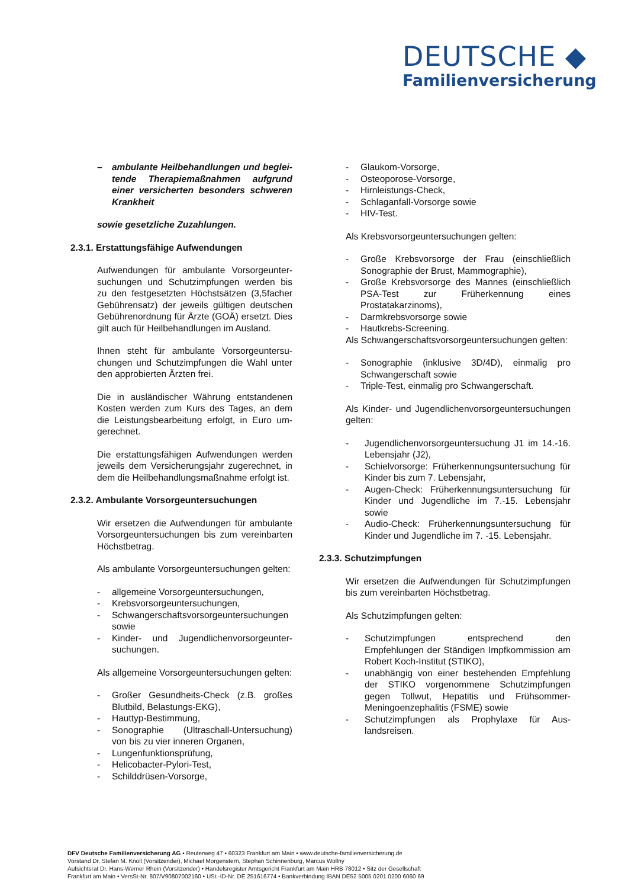DEUTSCHE ◆
Familienversicherung
– ambulante Heilbehandlungen und beglei­tende Therapiemaßnahmen aufgrund einer versicherten besonders schweren Krank­heit
sowie gesetzliche Zuzahlungen.
2.3.1. Erstattungsfähige Aufwendungen
Aufwendungen für ambulante Vorsorgeunter­suchungen und Schutzimpfungen werden bis zu den festgesetzten Höchstsätzen (3,5facher Gebührensatz) der jeweils gültigen deutschen Gebührenordnung für Ärzte (GOÄ) ersetzt. Dies gilt auch für Heilbehandlungen im Aus­land.
Ihnen steht für ambulante Vorsorgeuntersu­chungen und Schutzimpfungen die Wahl unter den approbierten Ärzten frei.
Die in ausländischer Währung entstandenen Kosten werden zum Kurs des Tages, an dem die Leistungsbearbeitung erfolgt, in Euro um­gerechnet.
Die erstattungsfähigen Aufwendungen wer­den jeweils dem Versicherungsjahr zugerech­net, in dem die Heilbehandlungsmaßnahme erfolgt ist.
2.3.2. Ambulante Vorsorgeuntersuchungen
Wir ersetzen die Aufwendungen für ambulan­te Vorsorgeuntersuchungen bis zum verein­barten Höchstbetrag.
Als ambulante Vorsorgeuntersuchungen gel­ten:
- allgemeine Vorsorgeuntersuchungen,
- Krebsvorsorgeuntersuchungen,
- Schwangerschaftsvorsorgeuntersuchun­gen sowie
- Kinder- und Jugendlichenvorsorgeunter­suchungen.
Als allgemeine Vorsorgeuntersuchungen gel­ten:
- Großer Gesundheits-Check (z.B. großes Blutbild, Belastungs-EKG),
- Hauttyp-Bestimmung,
- Sonographie (Ultraschall-Untersuchung) von bis zu vier inneren Organen,
- Lungenfunktionsprüfung,
- Helicobacter-Pylori-Test,
- Schilddrüsen-Vorsorge,
- Glaukom-Vorsorge,
- Osteoporose-Vorsorge,
- Hirnleistungs-Check,
- Schlaganfall-Vorsorge sowie
- HIV-Test.
Als Krebsvorsorgeuntersuchungen gelten:
- Große Krebsvorsorge der Frau (einschließlich Sonographie der Brust, Mammographie),
- Große Krebsvorsorge des Mannes (einschließlich PSA-Test zur Früherken­nung eines Prostatakarzinoms),
- Darmkrebsvorsorge sowie
- Hautkrebs-Screening.
Als Schwangerschaftsvorsorgeuntersuchun­gen gelten:
- Sonographie (inklusive 3D/4D), einmalig pro Schwangerschaft sowie
- Triple-Test, einmalig pro Schwanger­schaft.
Als Kinder- und Jugendlichenvorsorgeunter­suchungen gelten:
- Jugendlichenvorsorgeuntersuchung J1 im 14.-16. Lebensjahr (J2),
- Schielvorsorge: Früherkennungsuntersuchung für Kinder bis zum 7. Lebensjahr,
- Augen-Check: Früherkennungsuntersuchung für Kinder und Jugendliche im 7.-15. Lebensjahr sowie
- Audio-Check: Früherkennungsuntersuchung für Kinder und Jugendliche im 7. -15. Lebensjahr.
2.3.3. Schutzimpfungen
Wir ersetzen die Aufwendungen für Schutz­impfungen bis zum vereinbarten Höchstbe­trag.
Als Schutzimpfungen gelten:
- Schutzimpfungen entsprechend den Empfehlungen der Ständigen Impfkom­mission am Robert Koch-Institut (STIKO),
- unabhängig von einer bestehenden Emp­fehlung der STIKO vorgenommene Schutzimpfungen gegen Tollwut, Hepati­tis und Frühsommer-Meningoenzephalitis (FSME) sowie
- Schutzimpfungen als Prophylaxe für Aus­landsreisen.
DFV Deutsche Familienversicherung AG • Reuterweg 47 • 60323 Frankfurt am Main • www.deutsche-familienversicherung.de
Vorstand Dr. Stefan M. Knoll (Vorsitzender), Michael Morgenstern, Stephan Schinnenburg, Marcus Wollny
Aufsichtsrat Dr. Hans-Werner Rhein (Vorsitzender) • Handelsregister Amtsgericht Frankfurt am Main HRB 78012 • Sitz der Gesellschaft
Frankfurt am Main • VersSt-Nr. 807/V90807002160 • USt.-ID-Nr. DE 251616774 • Bankverbindung IBAN DE52 5005 0201 0200 6060 69